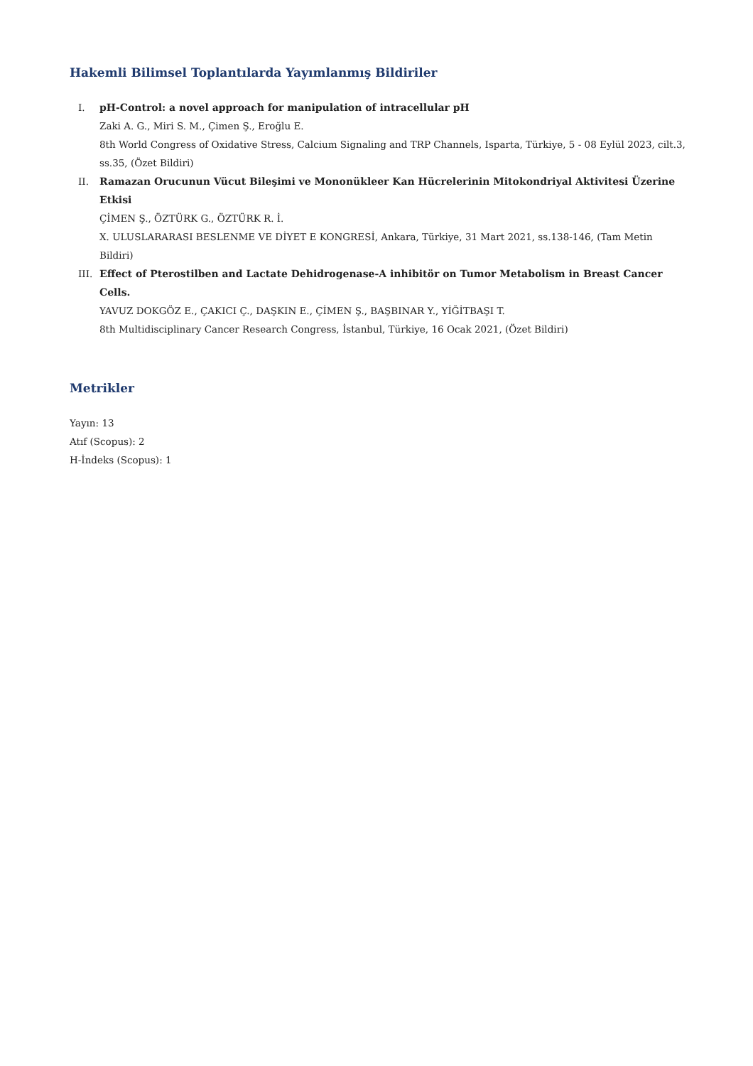Hakemli Bilimsel Toplantılarda Yayımlanmış Bildiriler
I. pH-Control: a novel approach for manipulation of intracellular pH
Zaki A. G., Miri S. M., Çimen Ş., Eroğlu E.
8th World Congress of Oxidative Stress, Calcium Signaling and TRP Channels, Isparta, Türkiye, 5 - 08 Eylül 2023, cilt.3, ss.35, (Özet Bildiri)
II. Ramazan Orucunun Vücut Bileşimi ve Mononükleer Kan Hücrelerinin Mitokondriyal Aktivitesi Üzerine Etkisi
ÇİMEN Ş., ÖZTÜRK G., ÖZTÜRK R. İ.
X. ULUSLARARASI BESLENME VE DİYET E KONGRESİ, Ankara, Türkiye, 31 Mart 2021, ss.138-146, (Tam Metin Bildiri)
III. Effect of Pterostilben and Lactate Dehidrogenase-A inhibitör on Tumor Metabolism in Breast Cancer Cells.
YAVUZ DOKGÖZ E., ÇAKICI Ç., DAŞKIN E., ÇİMEN Ş., BAŞBINAR Y., YİĞİTBAŞI T.
8th Multidisciplinary Cancer Research Congress, İstanbul, Türkiye, 16 Ocak 2021, (Özet Bildiri)
Metrikler
Yayın: 13
Atıf (Scopus): 2
H-İndeks (Scopus): 1